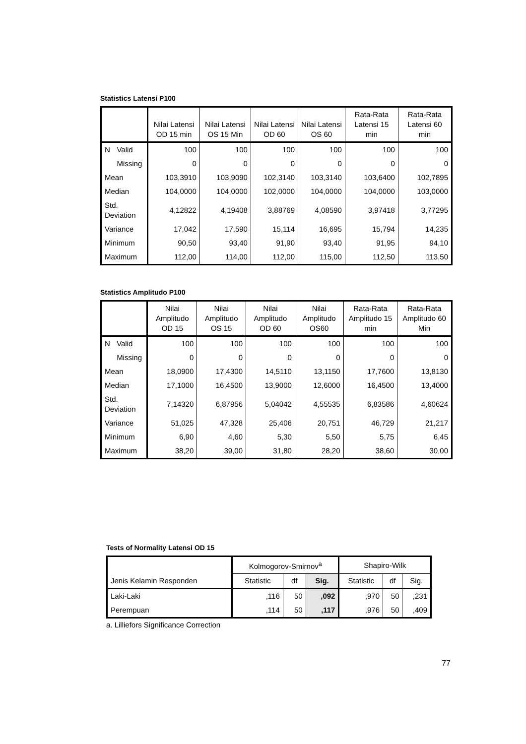Statistics Latensi P100
| | | Nilai Latensi OD 15 min | Nilai Latensi OS 15 Min | Nilai Latensi OD 60 | Nilai Latensi OS 60 | Rata-Rata Latensi 15 min | Rata-Rata Latensi 60 min |
| --- | --- | --- | --- | --- | --- | --- | --- |
| N | Valid | 100 | 100 | 100 | 100 | 100 | 100 |
| | Missing | 0 | 0 | 0 | 0 | 0 | 0 |
| Mean | | 103,3910 | 103,9090 | 102,3140 | 103,3140 | 103,6400 | 102,7895 |
| Median | | 104,0000 | 104,0000 | 102,0000 | 104,0000 | 104,0000 | 103,0000 |
| Std. Deviation | | 4,12822 | 4,19408 | 3,88769 | 4,08590 | 3,97418 | 3,77295 |
| Variance | | 17,042 | 17,590 | 15,114 | 16,695 | 15,794 | 14,235 |
| Minimum | | 90,50 | 93,40 | 91,90 | 93,40 | 91,95 | 94,10 |
| Maximum | | 112,00 | 114,00 | 112,00 | 115,00 | 112,50 | 113,50 |
Statistics Amplitudo P100
| | | Nilai Amplitudo OD 15 | Nilai Amplitudo OS 15 | Nilai Amplitudo OD 60 | Nilai Amplitudo OS60 | Rata-Rata Amplitudo 15 min | Rata-Rata Amplitudo 60 Min |
| --- | --- | --- | --- | --- | --- | --- | --- |
| N | Valid | 100 | 100 | 100 | 100 | 100 | 100 |
| | Missing | 0 | 0 | 0 | 0 | 0 | 0 |
| Mean | | 18,0900 | 17,4300 | 14,5110 | 13,1150 | 17,7600 | 13,8130 |
| Median | | 17,1000 | 16,4500 | 13,9000 | 12,6000 | 16,4500 | 13,4000 |
| Std. Deviation | | 7,14320 | 6,87956 | 5,04042 | 4,55535 | 6,83586 | 4,60624 |
| Variance | | 51,025 | 47,328 | 25,406 | 20,751 | 46,729 | 21,217 |
| Minimum | | 6,90 | 4,60 | 5,30 | 5,50 | 5,75 | 6,45 |
| Maximum | | 38,20 | 39,00 | 31,80 | 28,20 | 38,60 | 30,00 |
Tests of Normality Latensi OD 15
| Jenis Kelamin Responden | Kolmogorov-Smirnov<sup>a</sup> | | | Shapiro-Wilk | | |
| --- | --- | --- | --- | --- | --- | --- |
| | Statistic | df | Sig. | Statistic | df | Sig. |
| Laki-Laki | ,116 | 50 | ,092 | ,970 | 50 | ,231 |
| Perempuan | ,114 | 50 | ,117 | ,976 | 50 | ,409 |
a. Lilliefors Significance Correction
77